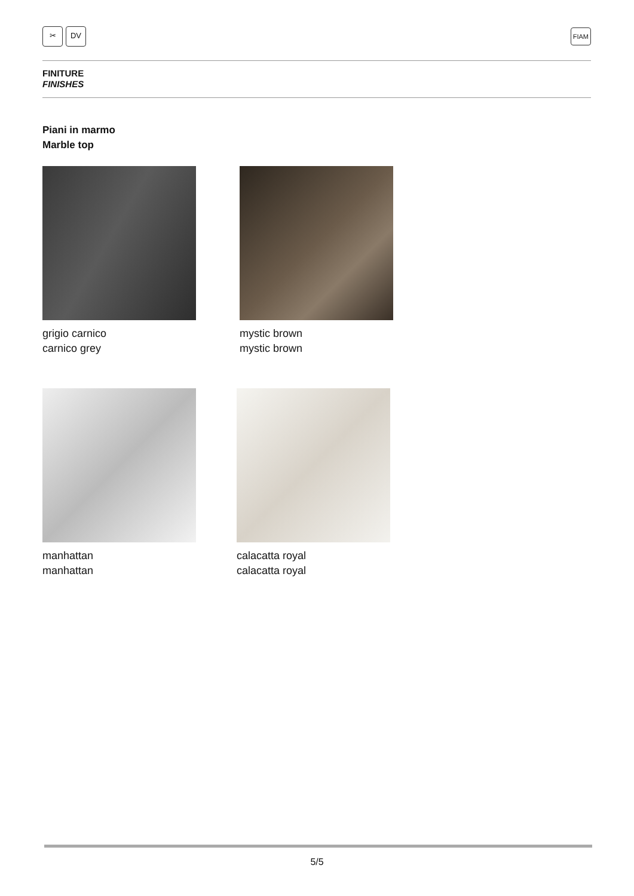✂ DV FIAM
FINITURE
FINISHES
Piani in marmo
Marble top
grigio carnico
carnico grey
mystic brown
mystic brown
manhattan
manhattan
calacatta royal
calacatta royal
5/5